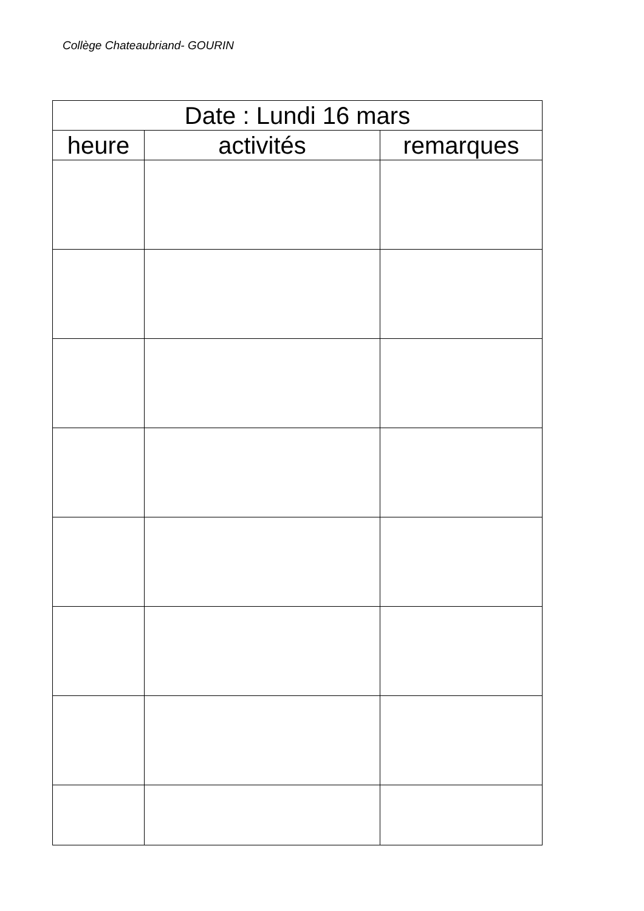Collège Chateaubriand- GOURIN
| Date : Lundi 16 mars | | |
| --- | --- | --- |
| heure | activités | remarques |